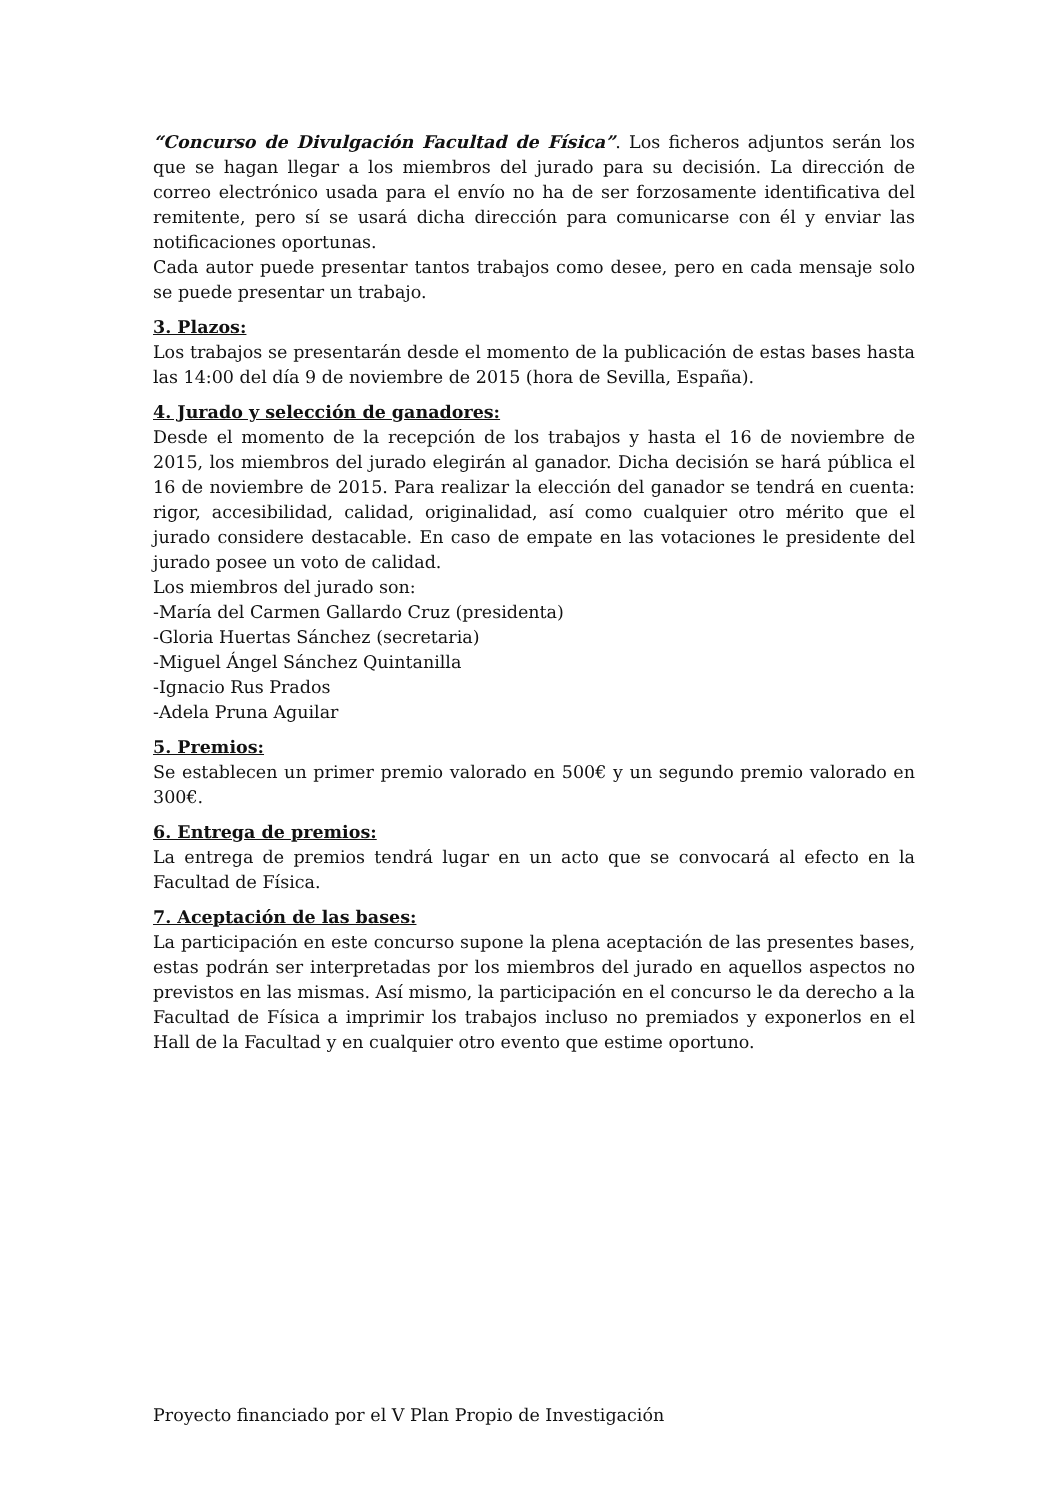“Concurso de Divulgación Facultad de Física”. Los ficheros adjuntos serán los que se hagan llegar a los miembros del jurado para su decisión. La dirección de correo electrónico usada para el envío no ha de ser forzosamente identificativa del remitente, pero sí se usará dicha dirección para comunicarse con él y enviar las notificaciones oportunas.
Cada autor puede presentar tantos trabajos como desee, pero en cada mensaje solo se puede presentar un trabajo.
3. Plazos:
Los trabajos se presentarán desde el momento de la publicación de estas bases hasta las 14:00 del día 9 de noviembre de 2015 (hora de Sevilla, España).
4. Jurado y selección de ganadores:
Desde el momento de la recepción de los trabajos y hasta el 16 de noviembre de 2015, los miembros del jurado elegirán al ganador. Dicha decisión se hará pública el 16 de noviembre de 2015. Para realizar la elección del ganador se tendrá en cuenta: rigor, accesibilidad, calidad, originalidad, así como cualquier otro mérito que el jurado considere destacable. En caso de empate en las votaciones le presidente del jurado posee un voto de calidad.
Los miembros del jurado son:
-María del Carmen Gallardo Cruz (presidenta)
-Gloria Huertas Sánchez (secretaria)
-Miguel Ángel Sánchez Quintanilla
-Ignacio Rus Prados
-Adela Pruna Aguilar
5. Premios:
Se establecen un primer premio valorado en 500€ y un segundo premio valorado en 300€.
6. Entrega de premios:
La entrega de premios tendrá lugar en un acto que se convocará al efecto en la Facultad de Física.
7. Aceptación de las bases:
La participación en este concurso supone la plena aceptación de las presentes bases, estas podrán ser interpretadas por los miembros del jurado en aquellos aspectos no previstos en las mismas. Así mismo, la participación en el concurso le da derecho a la Facultad de Física a imprimir los trabajos incluso no premiados y exponerlos en el Hall de la Facultad y en cualquier otro evento que estime oportuno.
Proyecto financiado por el V Plan Propio de Investigación